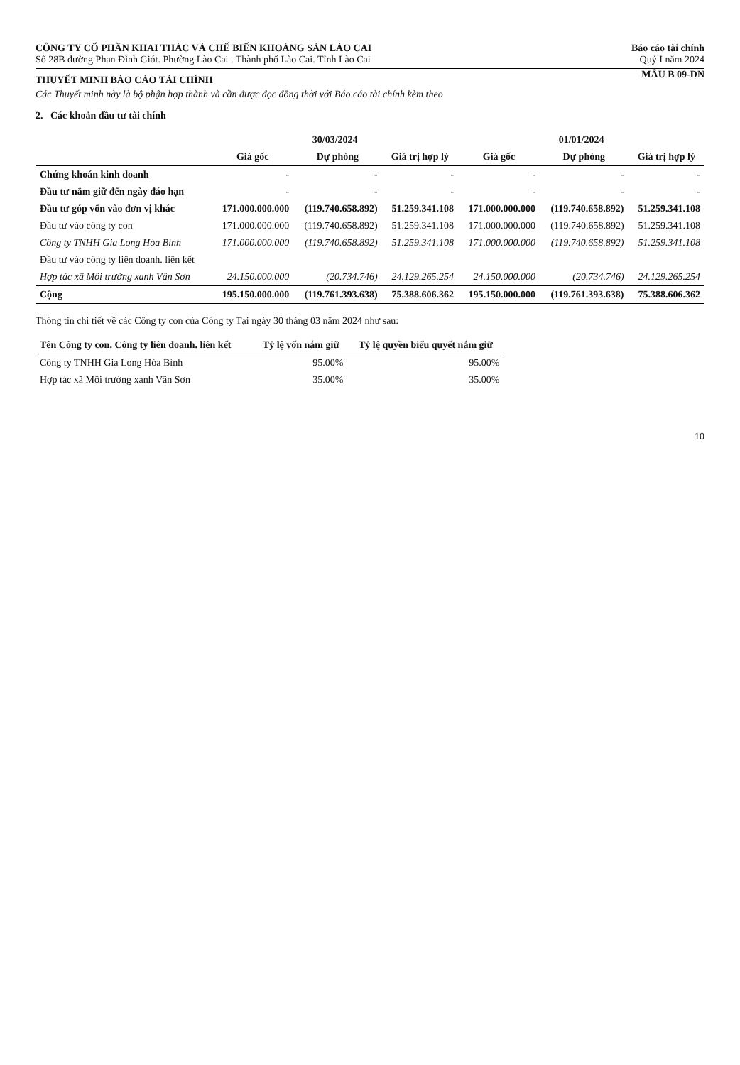CÔNG TY CỔ PHẦN KHAI THÁC VÀ CHẾ BIẾN KHOÁNG SẢN LÀO CAI
Số 28B đường Phan Đình Giót. Phường Lào Cai . Thành phố Lào Cai. Tỉnh Lào Cai
Báo cáo tài chính
Quý I năm 2024
THUYẾT MINH BÁO CÁO TÀI CHÍNH
MẪU B 09-DN
Các Thuyết minh này là bộ phận hợp thành và cần được đọc đồng thời với Báo cáo tài chính kèm theo
2. Các khoản đầu tư tài chính
| | 30/03/2024 | | | 01/01/2024 | | |
| --- | --- | --- | --- | --- | --- | --- |
| | Giá gốc | Dự phòng | Giá trị hợp lý | Giá gốc | Dự phòng | Giá trị hợp lý |
| Chứng khoán kinh doanh | - | - | - | - | - | - |
| Đầu tư nắm giữ đến ngày đáo hạn | - | - | - | - | - | - |
| Đầu tư góp vốn vào đơn vị khác | 171.000.000.000 | (119.740.658.892) | 51.259.341.108 | 171.000.000.000 | (119.740.658.892) | 51.259.341.108 |
| Đầu tư vào công ty con | 171.000.000.000 | (119.740.658.892) | 51.259.341.108 | 171.000.000.000 | (119.740.658.892) | 51.259.341.108 |
| Công ty TNHH Gia Long Hòa Bình | 171.000.000.000 | (119.740.658.892) | 51.259.341.108 | 171.000.000.000 | (119.740.658.892) | 51.259.341.108 |
| Đầu tư vào công ty liên doanh. liên kết | | | | | | |
| Hợp tác xã Môi trường xanh Vân Sơn | 24.150.000.000 | (20.734.746) | 24.129.265.254 | 24.150.000.000 | (20.734.746) | 24.129.265.254 |
| Cộng | 195.150.000.000 | (119.761.393.638) | 75.388.606.362 | 195.150.000.000 | (119.761.393.638) | 75.388.606.362 |
Thông tin chi tiết về các Công ty con của Công ty Tại ngày 30 tháng 03 năm 2024 như sau:
| Tên Công ty con. Công ty liên doanh. liên kết | Tỷ lệ vốn nắm giữ | Tỷ lệ quyền biểu quyết nắm giữ |
| --- | --- | --- |
| Công ty TNHH Gia Long Hòa Bình | 95.00% | 95.00% |
| Hợp tác xã Môi trường xanh Vân Sơn | 35.00% | 35.00% |
10